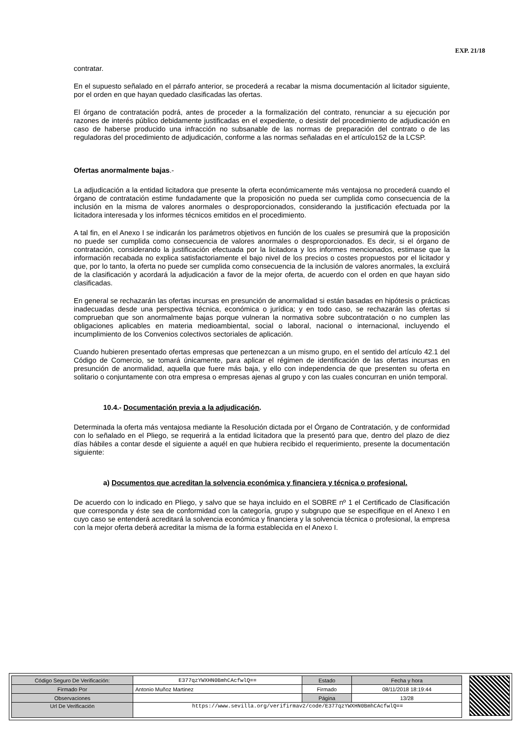EXP. 21/18
contratar.
En el supuesto señalado en el párrafo anterior, se procederá a recabar la misma documentación al licitador siguiente, por el orden en que hayan quedado clasificadas las ofertas.
El órgano de contratación podrá, antes de proceder a la formalización del contrato, renunciar a su ejecución por razones de interés público debidamente justificadas en el expediente, o desistir del procedimiento de adjudicación en caso de haberse producido una infracción no subsanable de las normas de preparación del contrato o de las reguladoras del procedimiento de adjudicación, conforme a las normas señaladas en el artículo152 de la LCSP.
Ofertas anormalmente bajas.-
La adjudicación a la entidad licitadora que presente la oferta económicamente más ventajosa no procederá cuando el órgano de contratación estime fundadamente que la proposición no pueda ser cumplida como consecuencia de la inclusión en la misma de valores anormales o desproporcionados, considerando la justificación efectuada por la licitadora interesada y los informes técnicos emitidos en el procedimiento.
A tal fin, en el Anexo I se indicarán los parámetros objetivos en función de los cuales se presumirá que la proposición no puede ser cumplida como consecuencia de valores anormales o desproporcionados. Es decir, si el órgano de contratación, considerando la justificación efectuada por la licitadora y los informes mencionados, estimase que la información recabada no explica satisfactoriamente el bajo nivel de los precios o costes propuestos por el licitador y que, por lo tanto, la oferta no puede ser cumplida como consecuencia de la inclusión de valores anormales, la excluirá de la clasificación y acordará la adjudicación a favor de la mejor oferta, de acuerdo con el orden en que hayan sido clasificadas.
En general se rechazarán las ofertas incursas en presunción de anormalidad si están basadas en hipótesis o prácticas inadecuadas desde una perspectiva técnica, económica o jurídica; y en todo caso, se rechazarán las ofertas si comprueban que son anormalmente bajas porque vulneran la normativa sobre subcontratación o no cumplen las obligaciones aplicables en materia medioambiental, social o laboral, nacional o internacional, incluyendo el incumplimiento de los Convenios colectivos sectoriales de aplicación.
Cuando hubieren presentado ofertas empresas que pertenezcan a un mismo grupo, en el sentido del artículo 42.1 del Código de Comercio, se tomará únicamente, para aplicar el régimen de identificación de las ofertas incursas en presunción de anormalidad, aquella que fuere más baja, y ello con independencia de que presenten su oferta en solitario o conjuntamente con otra empresa o empresas ajenas al grupo y con las cuales concurran en unión temporal.
10.4.- Documentación previa a la adjudicación.
Determinada la oferta más ventajosa mediante la Resolución dictada por el Órgano de Contratación, y de conformidad con lo señalado en el Pliego, se requerirá a la entidad licitadora que la presentó para que, dentro del plazo de diez días hábiles a contar desde el siguiente a aquél en que hubiera recibido el requerimiento, presente la documentación siguiente:
a) Documentos que acreditan la solvencia económica y financiera y técnica o profesional.
De acuerdo con lo indicado en Pliego, y salvo que se haya incluido en el SOBRE nº 1 el Certificado de Clasificación que corresponda y éste sea de conformidad con la categoría, grupo y subgrupo que se especifique en el Anexo I en cuyo caso se entenderá acreditará la solvencia económica y financiera y la solvencia técnica o profesional, la empresa con la mejor oferta deberá acreditar la misma de la forma establecida en el Anexo I.
| Código Seguro De Verificación: | E377qzYWXHN0BmhCAcfwlQ== | Estado | Fecha y hora |
| Firmado Por | Antonio Muñoz Martinez | Firmado | 08/11/2018 18:19:44 |
| Observaciones | | Página | 13/28 |
| Url De Verificación | https://www.sevilla.org/verifirmav2/code/E377qzYWXHN0BmhCAcfwlQ== | | |